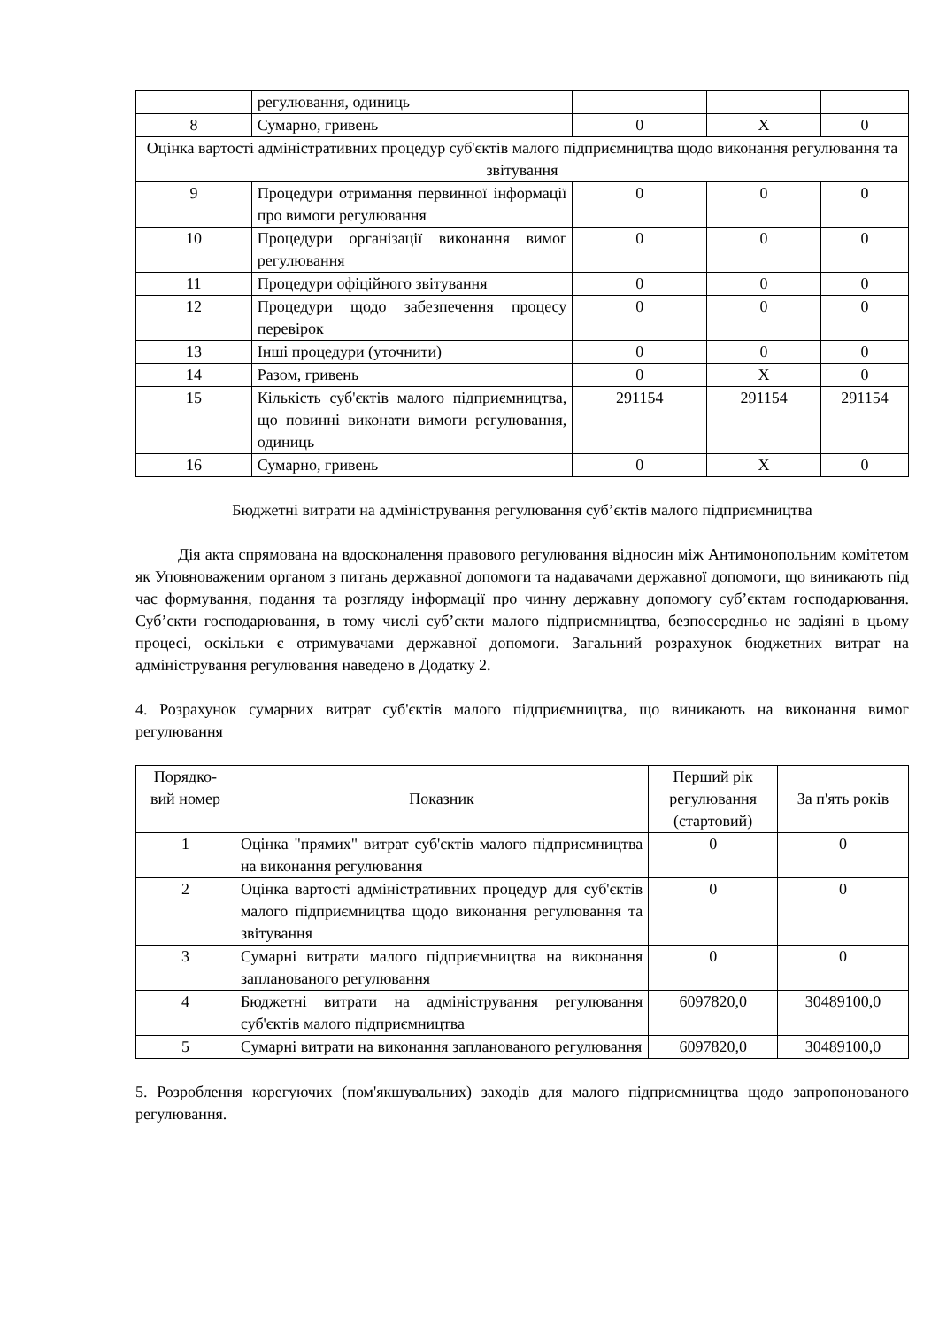| | регулювання, одиниць | | | |
| 8 | Сумарно, гривень | 0 | Х | 0 |
| Оцінка вартості адміністративних процедур суб'єктів малого підприємництва щодо виконання регулювання та звітування | | | | |
| 9 | Процедури отримання первинної інформації про вимоги регулювання | 0 | 0 | 0 |
| 10 | Процедури організації виконання вимог регулювання | 0 | 0 | 0 |
| 11 | Процедури офіційного звітування | 0 | 0 | 0 |
| 12 | Процедури щодо забезпечення процесу перевірок | 0 | 0 | 0 |
| 13 | Інші процедури (уточнити) | 0 | 0 | 0 |
| 14 | Разом, гривень | 0 | Х | 0 |
| 15 | Кількість суб'єктів малого підприємництва, що повинні виконати вимоги регулювання, одиниць | 291154 | 291154 | 291154 |
| 16 | Сумарно, гривень | 0 | Х | 0 |
Бюджетні витрати на адміністрування регулювання суб’єктів малого підприємництва
Дія акта спрямована на вдосконалення правового регулювання відносин між Антимонопольним комітетом як Уповноваженим органом з питань державної допомоги та надавачами державної допомоги, що виникають під час формування, подання та розгляду інформації про чинну державну допомогу суб’єктам господарювання. Суб’єкти господарювання, в тому числі суб’єкти малого підприємництва, безпосередньо не задіяні в цьому процесі, оскільки є отримувачами державної допомоги. Загальний розрахунок бюджетних витрат на адміністрування регулювання наведено в Додатку 2.
4. Розрахунок сумарних витрат суб'єктів малого підприємництва, що виникають на виконання вимог регулювання
| Порядко-вий номер | Показник | Перший рік регулювання (стартовий) | За п'ять років |
| --- | --- | --- | --- |
| 1 | Оцінка "прямих" витрат суб'єктів малого підприємництва на виконання регулювання | 0 | 0 |
| 2 | Оцінка вартості адміністративних процедур для суб'єктів малого підприємництва щодо виконання регулювання та звітування | 0 | 0 |
| 3 | Сумарні витрати малого підприємництва на виконання запланованого регулювання | 0 | 0 |
| 4 | Бюджетні витрати на адміністрування регулювання суб'єктів малого підприємництва | 6097820,0 | 30489100,0 |
| 5 | Сумарні витрати на виконання запланованого регулювання | 6097820,0 | 30489100,0 |
5. Розроблення корегуючих (пом'якшувальних) заходів для малого підприємництва щодо запропонованого регулювання.